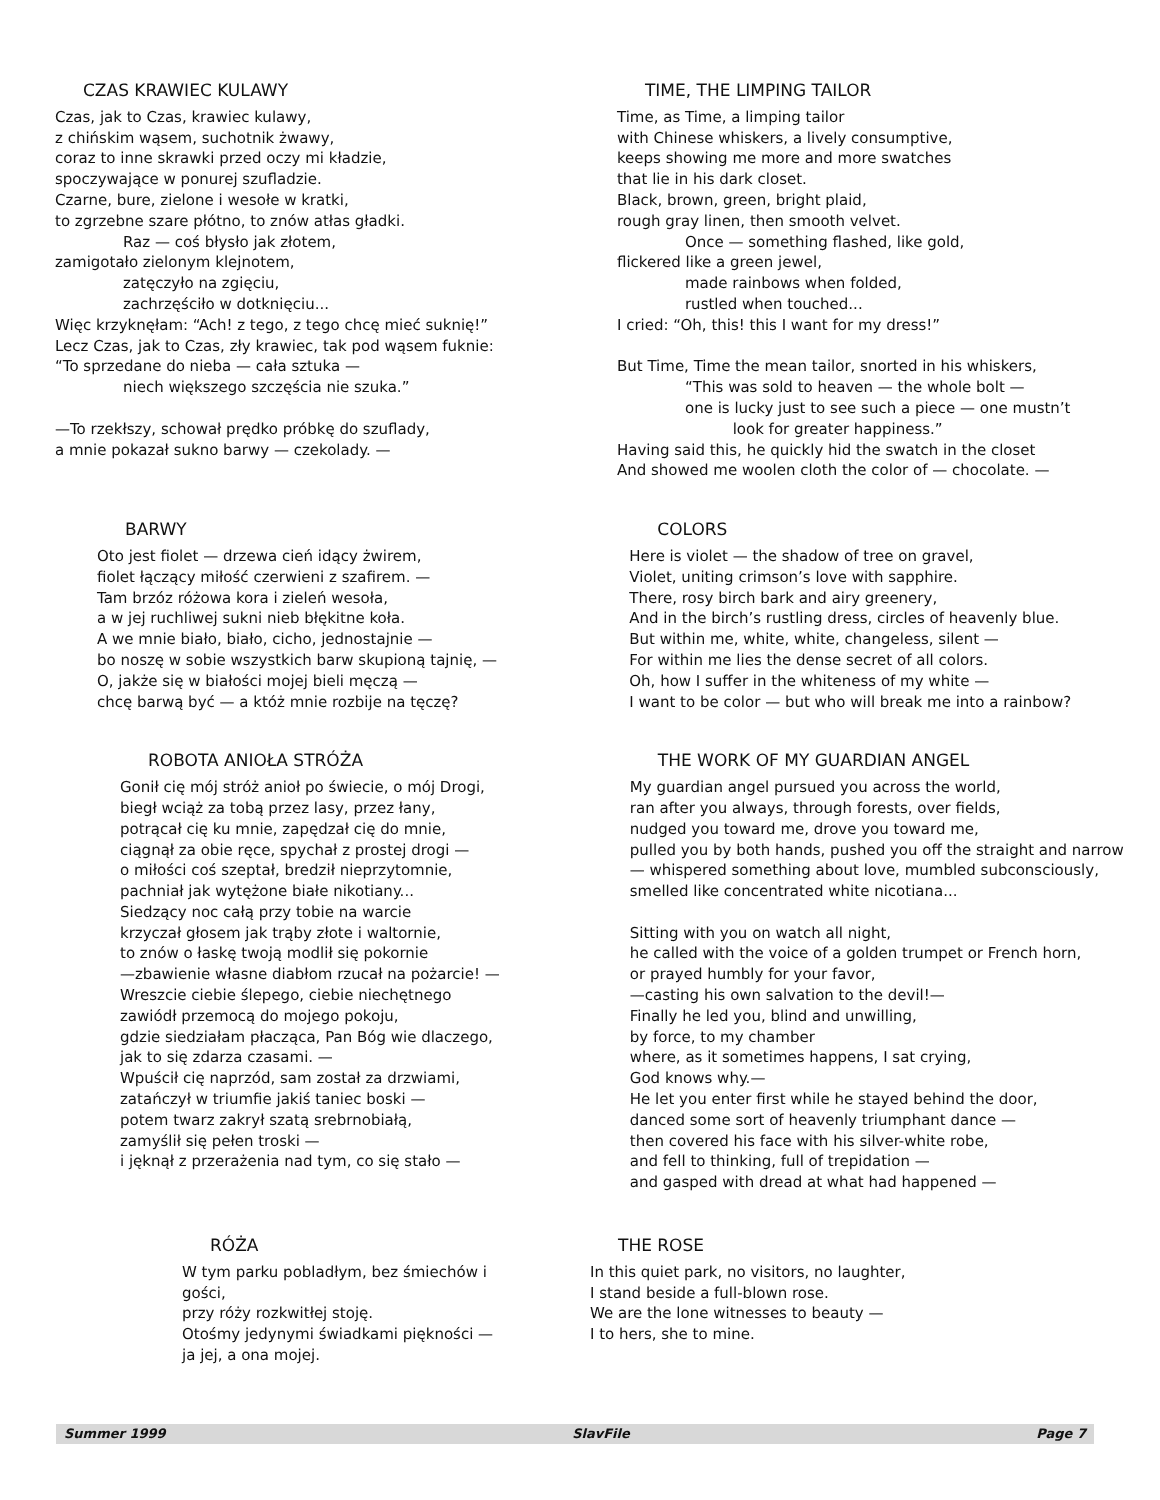CZAS KRAWIEC KULAWY
Czas, jak to Czas, krawiec kulawy,
z chińskim wąsem, suchotnik żwawy,
coraz to inne skrawki przed oczy mi kładzie,
spoczywające w ponurej szufladzie.
Czarne, bure, zielone i wesołe w kratki,
to zgrzebne szare płótno, to znów atłas gładki.
Raz — coś błysło jak złotem,
zamigotało zielonym klejnotem,
zatęczyło na zgięciu,
zachrzęściło w dotknięciu...
Więc krzyknęłam: “Ach! z tego, z tego chcę mieć suknię!”
Lecz Czas, jak to Czas, zły krawiec, tak pod wąsem fuknie:
“To sprzedane do nieba — cała sztuka —
niech większego szczęścia nie szuka.”
—To rzekłszy, schował prędko próbkę do szuflady,
a mnie pokazał sukno barwy — czekolady. —
TIME, THE LIMPING TAILOR
Time, as Time, a limping tailor
with Chinese whiskers, a lively consumptive,
keeps showing me more and more swatches
that lie in his dark closet.
Black, brown, green, bright plaid,
rough gray linen, then smooth velvet.
Once — something flashed, like gold,
flickered like a green jewel,
made rainbows when folded,
rustled when touched...
I cried: “Oh, this! this I want for my dress!”
But Time, Time the mean tailor, snorted in his whiskers,
“This was sold to heaven — the whole bolt —
one is lucky just to see such a piece — one mustn’t
look for greater happiness.”
Having said this, he quickly hid the swatch in the closet
And showed me woolen cloth the color of — chocolate. —
BARWY
Oto jest fiolet — drzewa cień idący żwirem,
fiolet łączący miłość czerwieni z szafirem. —
Tam brzóz różowa kora i zieleń wesoła,
a w jej ruchliwej sukni nieb błękitne koła.
A we mnie biało, biało, cicho, jednostajnie —
bo noszę w sobie wszystkich barw skupioną tajnię, —
O, jakże się w białości mojej bieli męczą —
chcę barwą być — a któż mnie rozbije na tęczę?
COLORS
Here is violet — the shadow of tree on gravel,
Violet, uniting crimson’s love with sapphire.
There, rosy birch bark and airy greenery,
And in the birch’s rustling dress, circles of heavenly blue.
But within me, white, white, changeless, silent —
For within me lies the dense secret of all colors.
Oh, how I suffer in the whiteness of my white —
I want to be color — but who will break me into a rainbow?
ROBOTA ANIOŁA STRÓŻA
Gonił cię mój stróż anioł po świecie, o mój Drogi,
biegł wciąż za tobą przez lasy, przez łany,
potrącał cię ku mnie, zapędzał cię do mnie,
ciągnął za obie ręce, spychał z prostej drogi —
o miłości coś szeptał, bredził nieprzytomnie,
pachniał jak wytężone białe nikotiany...
Siedzący noc całą przy tobie na warcie
krzyczał głosem jak trąby złote i waltornie,
to znów o łaskę twoją modlił się pokornie
—zbawienie własne diabłom rzucał na pożarcie! —
Wreszcie ciebie ślepego, ciebie niechętnego
zawiódł przemocą do mojego pokoju,
gdzie siedziałam płacząca, Pan Bóg wie dlaczego,
jak to się zdarza czasami. —
Wpuścił cię naprzód, sam został za drzwiami,
zatańczył w triumfie jakiś taniec boski —
potem twarz zakrył szatą srebrnobiałą,
zamyślił się pełen troski —
i jęknął z przerażenia nad tym, co się stało —
THE WORK OF MY GUARDIAN ANGEL
My guardian angel pursued you across the world,
ran after you always, through forests, over fields,
nudged you toward me, drove you toward me,
pulled you by both hands, pushed you off the straight and narrow
— whispered something about love, mumbled subconsciously,
smelled like concentrated white nicotiana...
Sitting with you on watch all night,
he called with the voice of a golden trumpet or French horn,
or prayed humbly for your favor,
—casting his own salvation to the devil!—
Finally he led you, blind and unwilling,
by force, to my chamber
where, as it sometimes happens, I sat crying,
God knows why.—
He let you enter first while he stayed behind the door,
danced some sort of heavenly triumphant dance —
then covered his face with his silver-white robe,
and fell to thinking, full of trepidation —
and gasped with dread at what had happened —
RÓŻA
W tym parku pobladłym, bez śmiechów i gości,
przy róży rozkwitłej stoję.
Otośmy jedynymi świadkami piękności —
ja jej, a ona mojej.
THE ROSE
In this quiet park, no visitors, no laughter,
I stand beside a full-blown rose.
We are the lone witnesses to beauty —
I to hers, she to mine.
Summer 1999 SlavFile Page 7